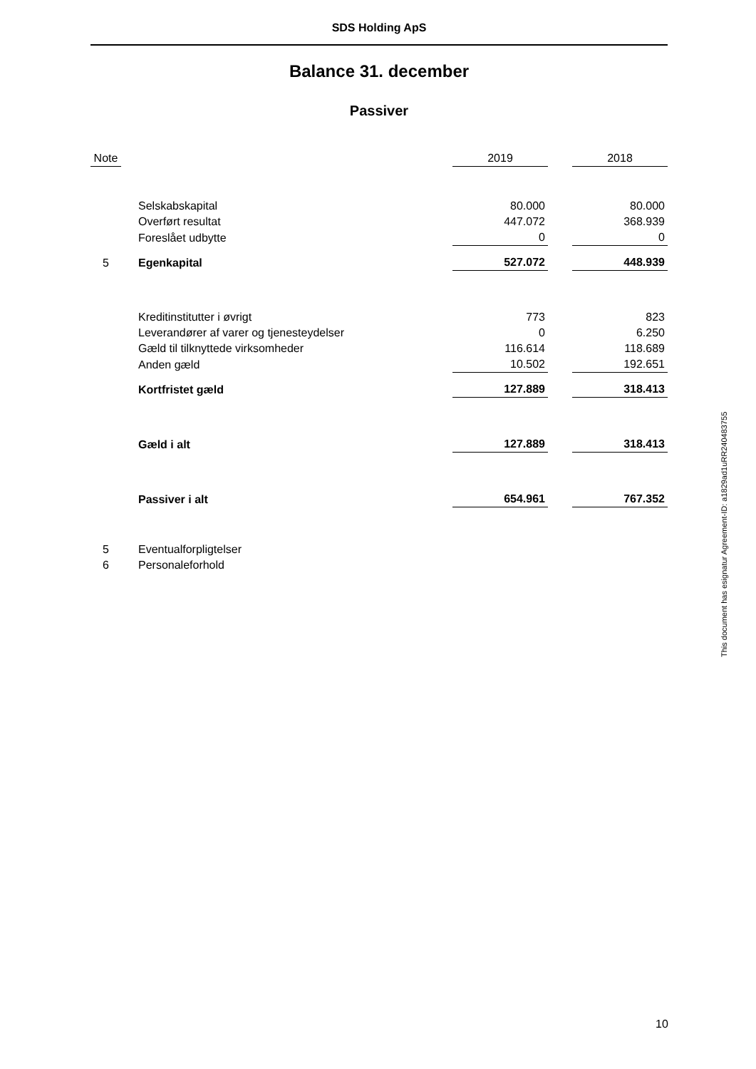SDS Holding ApS
Balance 31. december
Passiver
| Note | | 2019 | | 2018 |
| --- | --- | --- | --- | --- |
| | Selskabskapital | 80.000 | | 80.000 |
| | Overført resultat | 447.072 | | 368.939 |
| | Foreslået udbytte | 0 | | 0 |
| 5 | Egenkapital | 527.072 | | 448.939 |
| | Kreditinstitutter i øvrigt | 773 | | 823 |
| | Leverandører af varer og tjenesteydelser | 0 | | 6.250 |
| | Gæld til tilknyttede virksomheder | 116.614 | | 118.689 |
| | Anden gæld | 10.502 | | 192.651 |
| | Kortfristet gæld | 127.889 | | 318.413 |
| | Gæld i alt | 127.889 | | 318.413 |
| | Passiver i alt | 654.961 | | 767.352 |
| 5 | Eventualforpligtelser | | | |
| 6 | Personaleforhold | | | |
This document has esignatur Agreement-ID: a1829ad1uRR240483755
10